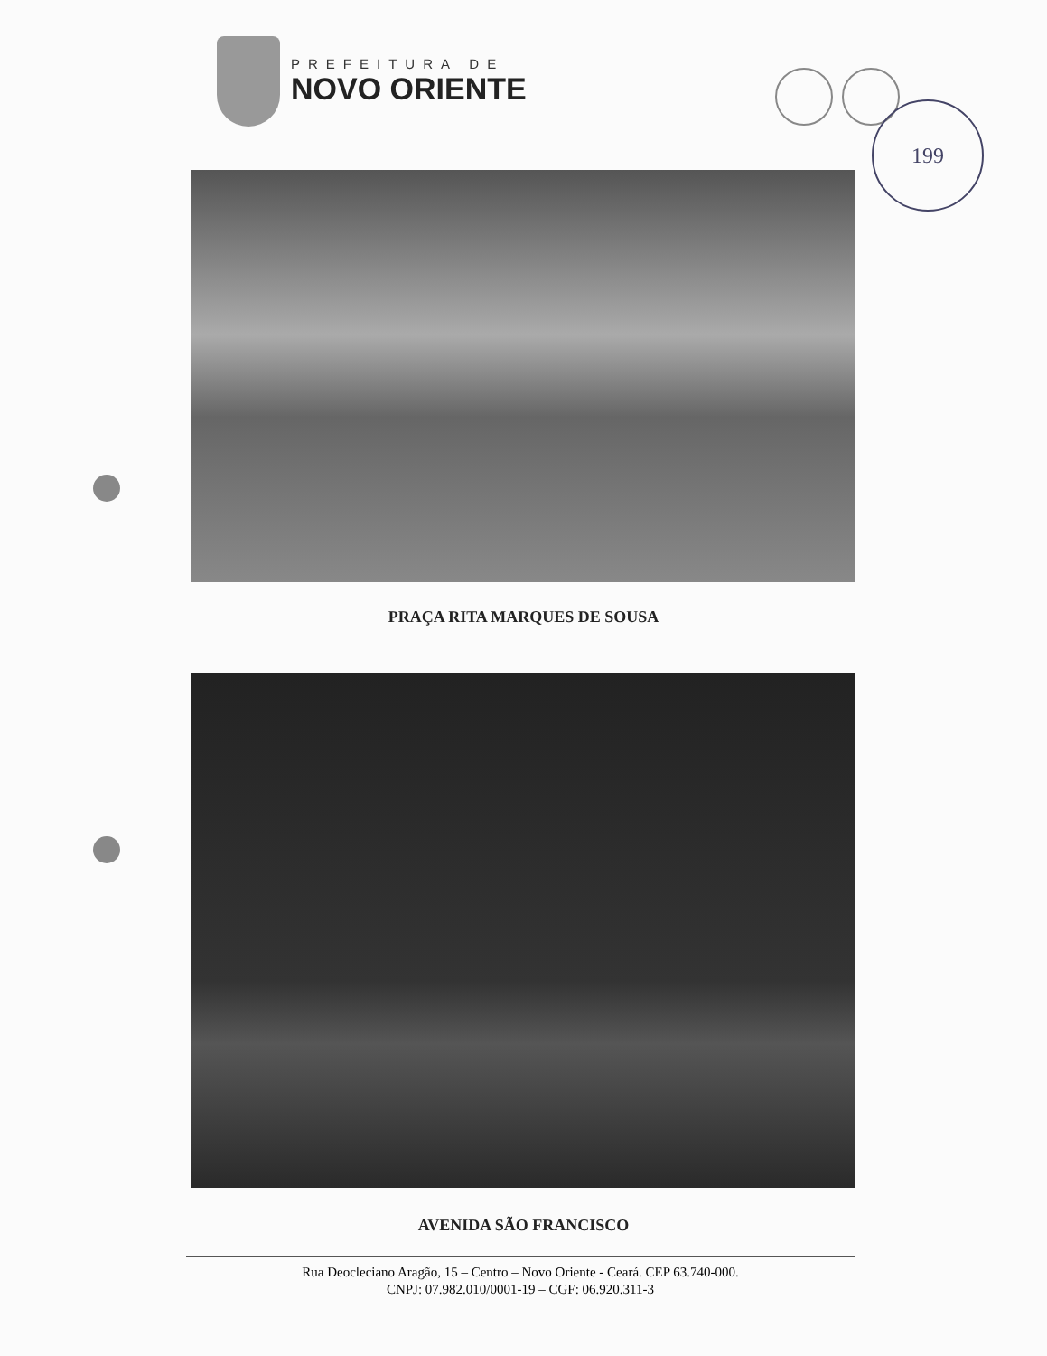PREFEITURA DE
NOVO ORIENTE
199
PRAÇA RITA MARQUES DE SOUSA
AVENIDA SÃO FRANCISCO
Rua Deocleciano Aragão, 15 – Centro – Novo Oriente - Ceará. CEP 63.740-000.
CNPJ: 07.982.010/0001-19 – CGF: 06.920.311-3